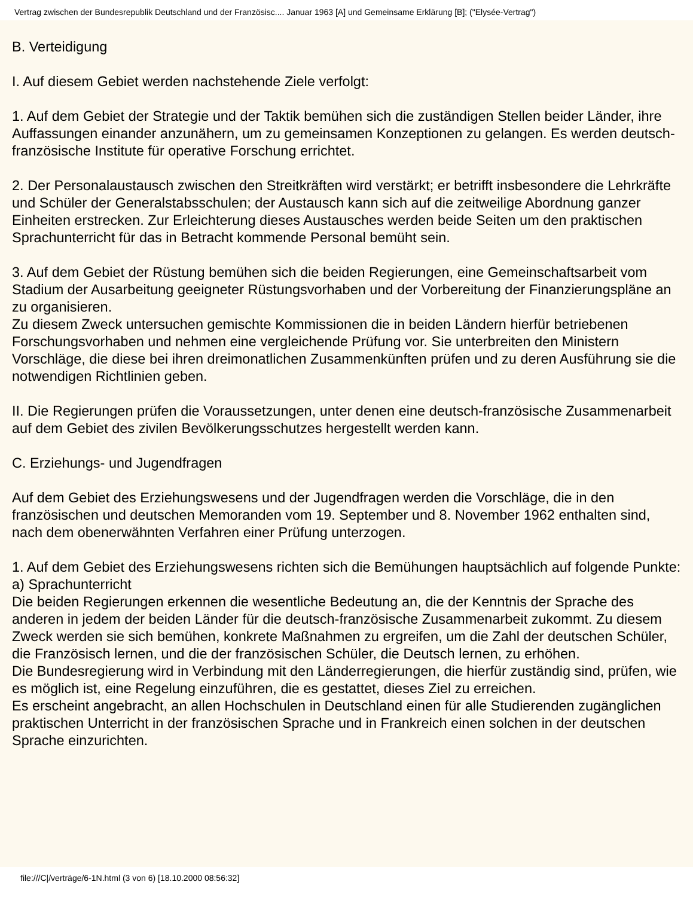Vertrag zwischen der Bundesrepublik Deutschland und der Französisc.... Januar 1963 [A] und Gemeinsame Erklärung [B]; ("Elysée-Vertrag")
B. Verteidigung
I. Auf diesem Gebiet werden nachstehende Ziele verfolgt:
1. Auf dem Gebiet der Strategie und der Taktik bemühen sich die zuständigen Stellen beider Länder, ihre Auffassungen einander anzunähern, um zu gemeinsamen Konzeptionen zu gelangen. Es werden deutsch-französische Institute für operative Forschung errichtet.
2. Der Personalaustausch zwischen den Streitkräften wird verstärkt; er betrifft insbesondere die Lehrkräfte und Schüler der Generalstabsschulen; der Austausch kann sich auf die zeitweilige Abordnung ganzer Einheiten erstrecken. Zur Erleichterung dieses Austausches werden beide Seiten um den praktischen Sprachunterricht für das in Betracht kommende Personal bemüht sein.
3. Auf dem Gebiet der Rüstung bemühen sich die beiden Regierungen, eine Gemeinschaftsarbeit vom Stadium der Ausarbeitung geeigneter Rüstungsvorhaben und der Vorbereitung der Finanzierungspläne an zu organisieren.
Zu diesem Zweck untersuchen gemischte Kommissionen die in beiden Ländern hierfür betriebenen Forschungsvorhaben und nehmen eine vergleichende Prüfung vor. Sie unterbreiten den Ministern Vorschläge, die diese bei ihren dreimonatlichen Zusammenkünften prüfen und zu deren Ausführung sie die notwendigen Richtlinien geben.
II. Die Regierungen prüfen die Voraussetzungen, unter denen eine deutsch-französische Zusammenarbeit auf dem Gebiet des zivilen Bevölkerungsschutzes hergestellt werden kann.
C. Erziehungs- und Jugendfragen
Auf dem Gebiet des Erziehungswesens und der Jugendfragen werden die Vorschläge, die in den französischen und deutschen Memoranden vom 19. September und 8. November 1962 enthalten sind, nach dem obenerwähnten Verfahren einer Prüfung unterzogen.
1. Auf dem Gebiet des Erziehungswesens richten sich die Bemühungen hauptsächlich auf folgende Punkte:
a) Sprachunterricht
Die beiden Regierungen erkennen die wesentliche Bedeutung an, die der Kenntnis der Sprache des anderen in jedem der beiden Länder für die deutsch-französische Zusammenarbeit zukommt. Zu diesem Zweck werden sie sich bemühen, konkrete Maßnahmen zu ergreifen, um die Zahl der deutschen Schüler, die Französisch lernen, und die der französischen Schüler, die Deutsch lernen, zu erhöhen.
Die Bundesregierung wird in Verbindung mit den Länderregierungen, die hierfür zuständig sind, prüfen, wie es möglich ist, eine Regelung einzuführen, die es gestattet, dieses Ziel zu erreichen.
Es erscheint angebracht, an allen Hochschulen in Deutschland einen für alle Studierenden zugänglichen praktischen Unterricht in der französischen Sprache und in Frankreich einen solchen in der deutschen Sprache einzurichten.
file:///C|/verträge/6-1N.html (3 von 6) [18.10.2000 08:56:32]